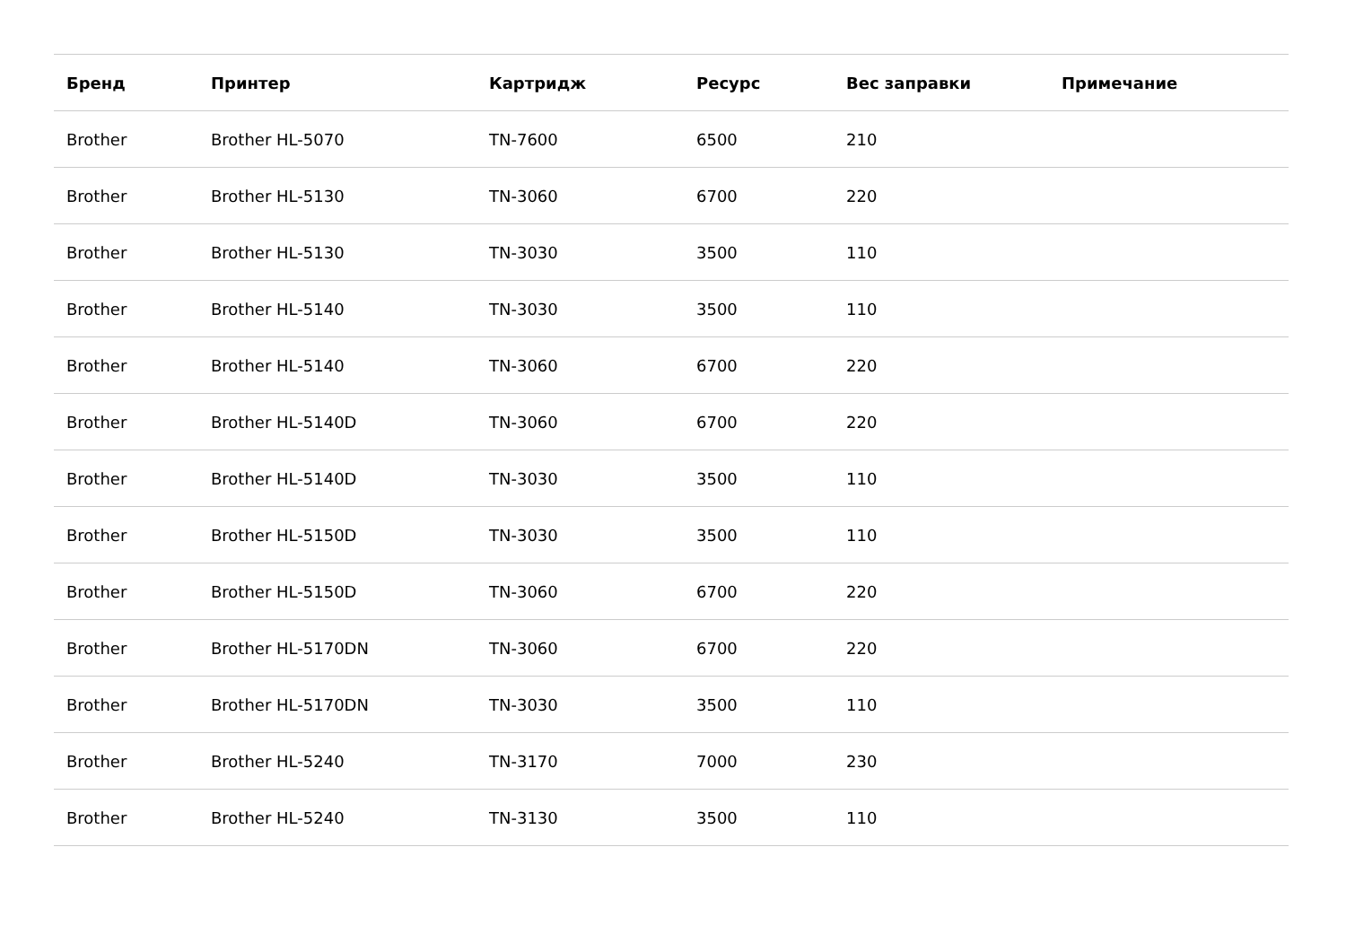| Бренд | Принтер | Картридж | Ресурс | Вес заправки | Примечание |
| --- | --- | --- | --- | --- | --- |
| Brother | Brother HL-5070 | TN-7600 | 6500 | 210 | |
| Brother | Brother HL-5130 | TN-3060 | 6700 | 220 | |
| Brother | Brother HL-5130 | TN-3030 | 3500 | 110 | |
| Brother | Brother HL-5140 | TN-3030 | 3500 | 110 | |
| Brother | Brother HL-5140 | TN-3060 | 6700 | 220 | |
| Brother | Brother HL-5140D | TN-3060 | 6700 | 220 | |
| Brother | Brother HL-5140D | TN-3030 | 3500 | 110 | |
| Brother | Brother HL-5150D | TN-3030 | 3500 | 110 | |
| Brother | Brother HL-5150D | TN-3060 | 6700 | 220 | |
| Brother | Brother HL-5170DN | TN-3060 | 6700 | 220 | |
| Brother | Brother HL-5170DN | TN-3030 | 3500 | 110 | |
| Brother | Brother HL-5240 | TN-3170 | 7000 | 230 | |
| Brother | Brother HL-5240 | TN-3130 | 3500 | 110 | |